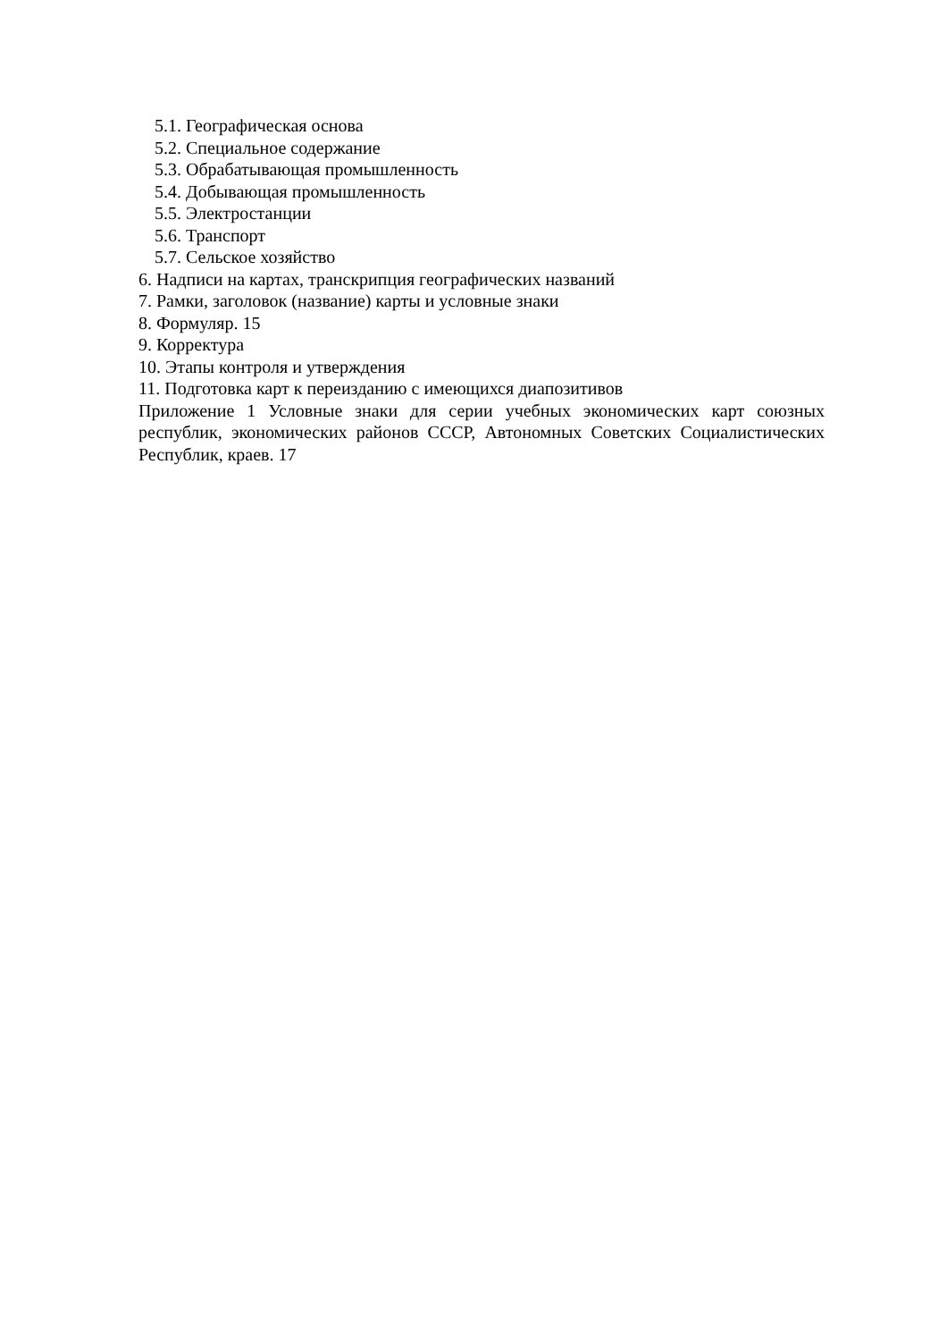5.1. Географическая основа
5.2. Специальное содержание
5.3. Обрабатывающая промышленность
5.4. Добывающая промышленность
5.5. Электростанции
5.6. Транспорт
5.7. Сельское хозяйство
6. Надписи на картах, транскрипция географических названий
7. Рамки, заголовок (название) карты и условные знаки
8. Формуляр. 15
9. Корректура
10. Этапы контроля и утверждения
11. Подготовка карт к переизданию с имеющихся диапозитивов
Приложение 1 Условные знаки для серии учебных экономических карт союзных республик, экономических районов СССР, Автономных Советских Социалистических Республик, краев. 17